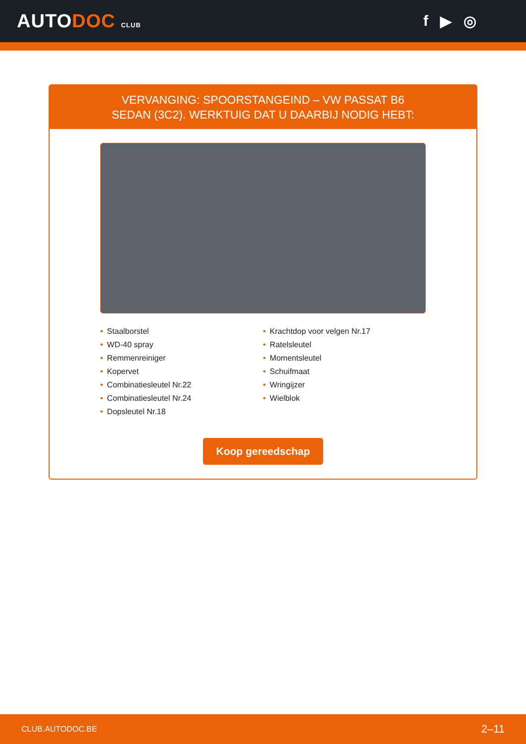AUTODOC CLUB
f ▶ ◎
VERVANGING: SPOORSTANGEIND – VW PASSAT B6
SEDAN (3C2). WERKTUIG DAT U DAARBIJ NODIG HEBT:
• Staalborstel
• WD-40 spray
• Remmenreiniger
• Kopervet
• Combinatiesleutel Nr.22
• Combinatiesleutel Nr.24
• Dopsleutel Nr.18
• Krachtdop voor velgen Nr.17
• Ratelsleutel
• Momentsleutel
• Schuifmaat
• Wringijzer
• Wielblok
Koop gereedschap
CLUB.AUTODOC.BE 2–11